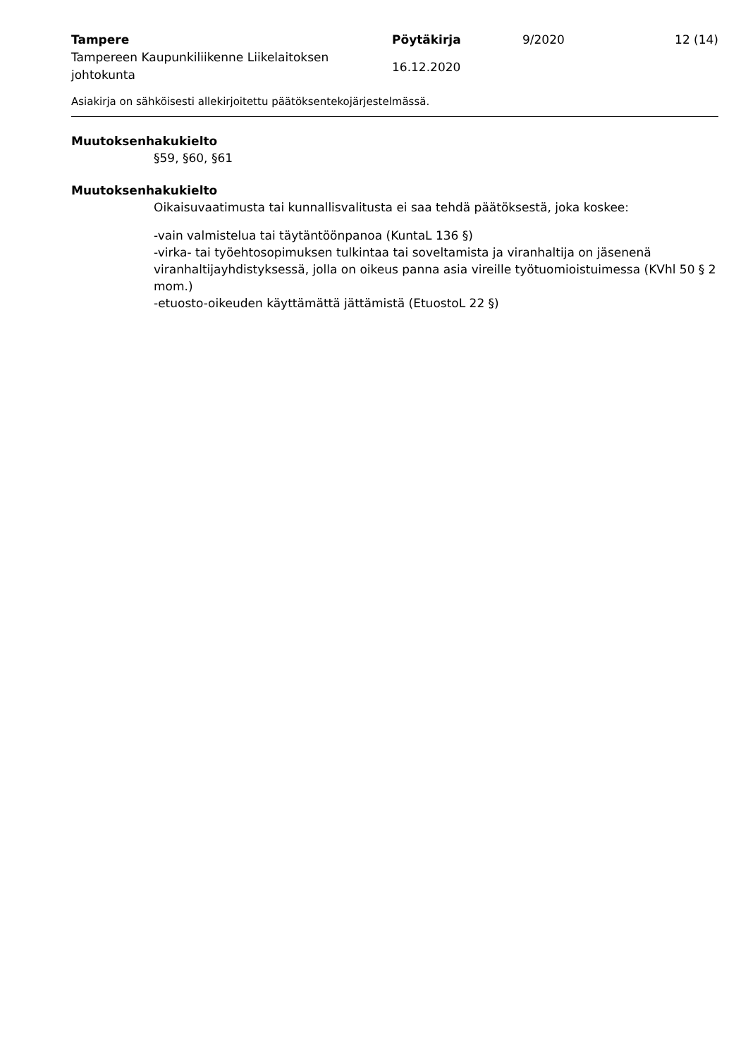Tampere
Tampereen Kaupunkiliikenne Liikelaitoksen johtokunta
Pöytäkirja
16.12.2020
9/2020 12 (14)
Asiakirja on sähköisesti allekirjoitettu päätöksentekojärjestelmässä.
Muutoksenhakukielto
§59, §60, §61
Muutoksenhakukielto
Oikaisuvaatimusta tai kunnallisvalitusta ei saa tehdä päätöksestä, joka koskee:
-vain valmistelua tai täytäntöönpanoa (KuntaL 136 §)
-virka- tai työehtosopimuksen tulkintaa tai soveltamista ja viranhaltija on jäsenenä viranhaltijayhdistyksessä, jolla on oikeus panna asia vireille työtuomioistuimessa (KVhl 50 § 2 mom.)
-etuosto-oikeuden käyttämättä jättämistä (EtuostoL 22 §)